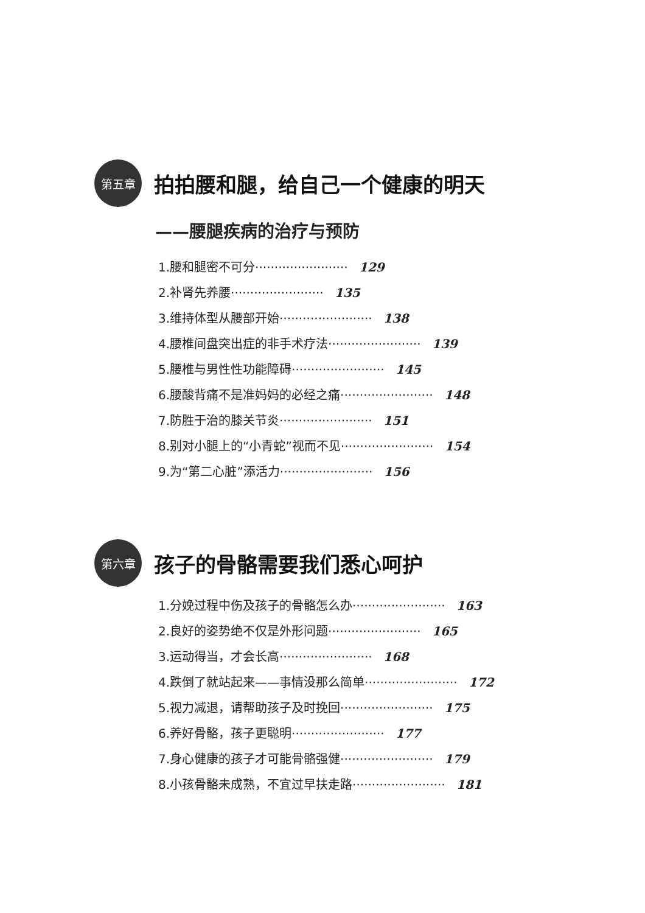第五章
拍拍腰和腿，给自己一个健康的明天
——腰腿疾病的治疗与预防
1.腰和腿密不可分························ 129
2.补肾先养腰························ 135
3.维持体型从腰部开始························ 138
4.腰椎间盘突出症的非手术疗法························ 139
5.腰椎与男性性功能障碍························ 145
6.腰酸背痛不是准妈妈的必经之痛························ 148
7.防胜于治的膝关节炎························ 151
8.别对小腿上的“小青蛇”视而不见························ 154
9.为“第二心脏”添活力························ 156
第六章
孩子的骨骼需要我们悉心呵护
1.分娩过程中伤及孩子的骨骼怎么办························ 163
2.良好的姿势绝不仅是外形问题························ 165
3.运动得当，才会长高························ 168
4.跌倒了就站起来——事情没那么简单························ 172
5.视力减退，请帮助孩子及时挽回························ 175
6.养好骨骼，孩子更聪明························ 177
7.身心健康的孩子才可能骨骼强健························ 179
8.小孩骨骼未成熟，不宜过早扶走路························ 181